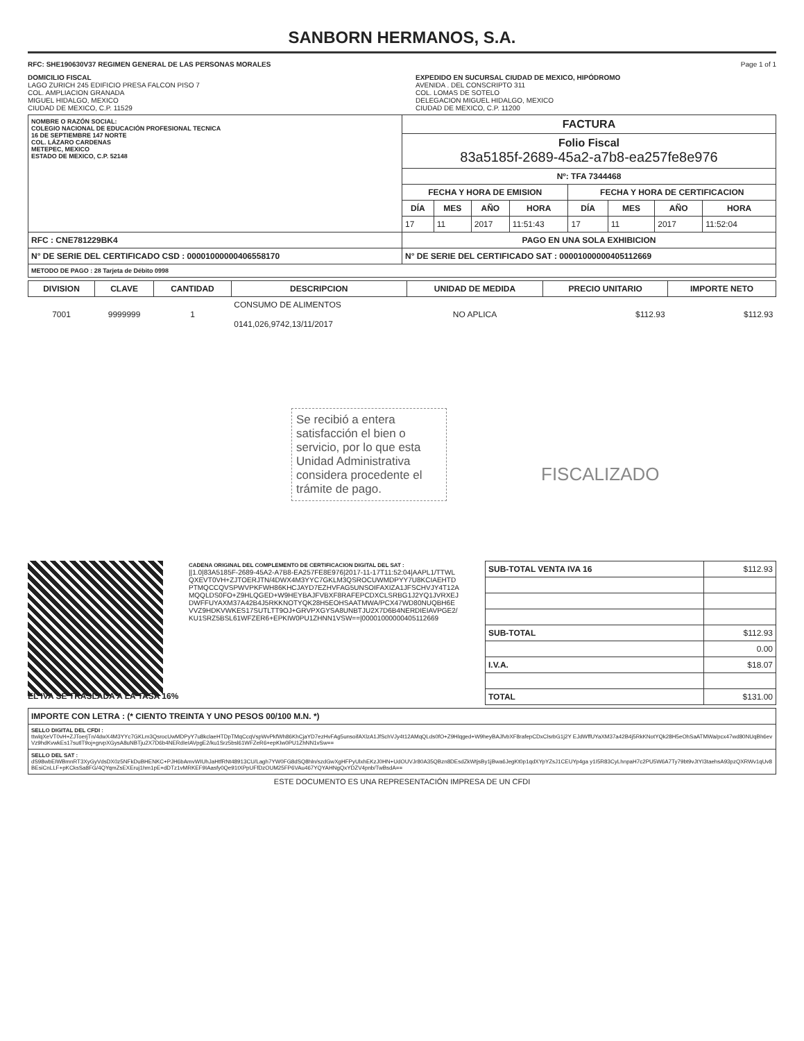SANBORN HERMANOS, S.A.
RFC: SHE190630V37 REGIMEN GENERAL DE LAS PERSONAS MORALES
Page 1 of 1
DOMICILIO FISCAL
LAGO ZURICH 245 EDIFICIO PRESA FALCON PISO 7
COL. AMPLIACION GRANADA
MIGUEL HIDALGO, MEXICO
CIUDAD DE MEXICO, C.P. 11529
EXPEDIDO EN SUCURSAL CIUDAD DE MEXICO, HIPÓDROMO
AVENIDA . DEL CONSCRIPTO 311
COL. LOMAS DE SOTELO
DELEGACION MIGUEL HIDALGO, MEXICO
CIUDAD DE MEXICO, C.P. 11200
| NOMBRE O RAZÓN SOCIAL: COLEGIO NACIONAL DE EDUCACIÓN PROFESIONAL TECNICA 16 DE SEPTIEMBRE 147 NORTE COL. LÁZARO CARDENAS METEPEC, MEXICO ESTADO DE MEXICO, C.P. 52148 | FACTURA | | | | | | | |
| | Folio Fiscal 83a5185f-2689-45a2-a7b8-ea257fe8e976 | | | | | | | |
| | Nº: TFA 7344468 | | | | | | | |
| | FECHA Y HORA DE EMISION | | | | FECHA Y HORA DE CERTIFICACION | | | |
| | DÍA | MES | AÑO | HORA | DÍA | MES | AÑO | HORA |
| | 17 | 11 | 2017 | 11:51:43 | 17 | 11 | 2017 | 11:52:04 |
| RFC : CNE781229BK4 | PAGO EN UNA SOLA EXHIBICION | | | | | | | |
| N° DE SERIE DEL CERTIFICADO CSD : 00001000000406558170 | N° DE SERIE DEL CERTIFICADO SAT : 00001000000405112669 | | | | | | | |
| METODO DE PAGO : 28 Tarjeta de Débito 0998 | | | | | | | | |
| DIVISION | CLAVE | CANTIDAD | DESCRIPCION | UNIDAD DE MEDIDA | PRECIO UNITARIO | IMPORTE NETO |
| --- | --- | --- | --- | --- | --- | --- |
| 7001 | 9999999 | 1 | CONSUMO DE ALIMENTOS 0141,026,9742,13/11/2017 | NO APLICA | $112.93 | $112.93 |
Se recibió a entera satisfacción el bien o servicio, por lo que esta Unidad Administrativa considera procedente el trámite de pago.
FISCALIZADO
CADENA ORIGINAL DEL COMPLEMENTO DE CERTIFICACION DIGITAL DEL SAT :
||1.0|83A5185F-2689-45A2-A7B8-EA257FE8E976|2017-11-17T11:52:04|AAPL1/TTWLQXEVT0VH+ZJTOERJTN/4DWX4M3YYC7GKLM3QSROCUWMDPYY7U8KCIAEHTDPTMQCCQVSPWVPKFWH86KHCJAYD7EZHVFAG5UNSOIFAXIZA1JFSCHVJY4T12AMQQLDS0FO+Z9HLQGED+W9HEYBAJFVBXF8RAFEPCDXCLSRBG1J2YQ1JVRXEJDWFFUYAXM37A42B4J5RKKNOTYQK28H5EOHSAATMWA/PCX47WD80NUQBH6EVVZ9HDKVWKES17SUTLTT9OJ+GRVPXGYSA8UNBTJU2X7D6B4NERDIEIAVPGE2/KU1SRZ5BSL61WFZER6+EPKIW0PU1ZHNN1VSW==|00001000000405112669
| SUB-TOTAL VENTA IVA 16 | $112.93 |
| SUB-TOTAL | $112.93 |
| | 0.00 |
| I.V.A. | $18.07 |
| TOTAL | $131.00 |
EL IVA SE TRASLADA A LA TASA 16%
| IMPORTE CON LETRA : (* CIENTO TREINTA Y UNO PESOS 00/100 M.N. *) |
| SELLO DIGITAL DEL CFDI : ttwlqXeVT0vH+ZJToerjTn/4dwX4M3YYc7GKLm3QsrocUwMDPyY7u8kclaeHTDpTMqCcqVspWvPkfWh86KhCjaYD7ezHvFAg5unsoifAXlzA1JfSchVJy4t12AMqQLds0fO+Z9Hlqged+W9heyBAJfvbXF8rafepCDxClsrbG1j2Y EJdWffUYaXM37a42B4j5RkKNotYQk28H5eOhSaATMWa/pcx47wd80NUqBh6evVz9hdKvwkEs17sutlT9oj+grvpXGysA8uNBTju2X7D6b4NERdIeIAVpgE2/ku1Srz5bsl61WFZeR6+epKIw0PU1ZhNN1vSw== |
| SELLO DEL SAT : dS98wbEIWBmnRT3XyGyVdsDX0z5NFkDuBHENKC+PJH6bAmvWIUhJaHtfRNt48913CU/Lagh7YW0FG8dSQ8hln/szdGwXgHFPyUlxhEKzJ0HN+UdOUVJr80A35QBzn8DEsdZkWtjsBy1jBwa6JegKt0p1qdXYpYZsJ1CEUYp4ga y1I5R83CyLhnpaH7c2PU5W6A7Ty79bt9vJtYI3taehsA93pzQXRWv1qUv8BEsiCnLLF+pKCksSa8FG/4QYqmZsEXEruj1hm1pE+dDTz1vMRKEF9IAasfy0Qe91tXPpUFfDzOUM25FP6VAu467YQYAHNgQxYDZV4pnb/TwBsdA== |
ESTE DOCUMENTO ES UNA REPRESENTACIÓN IMPRESA DE UN CFDI